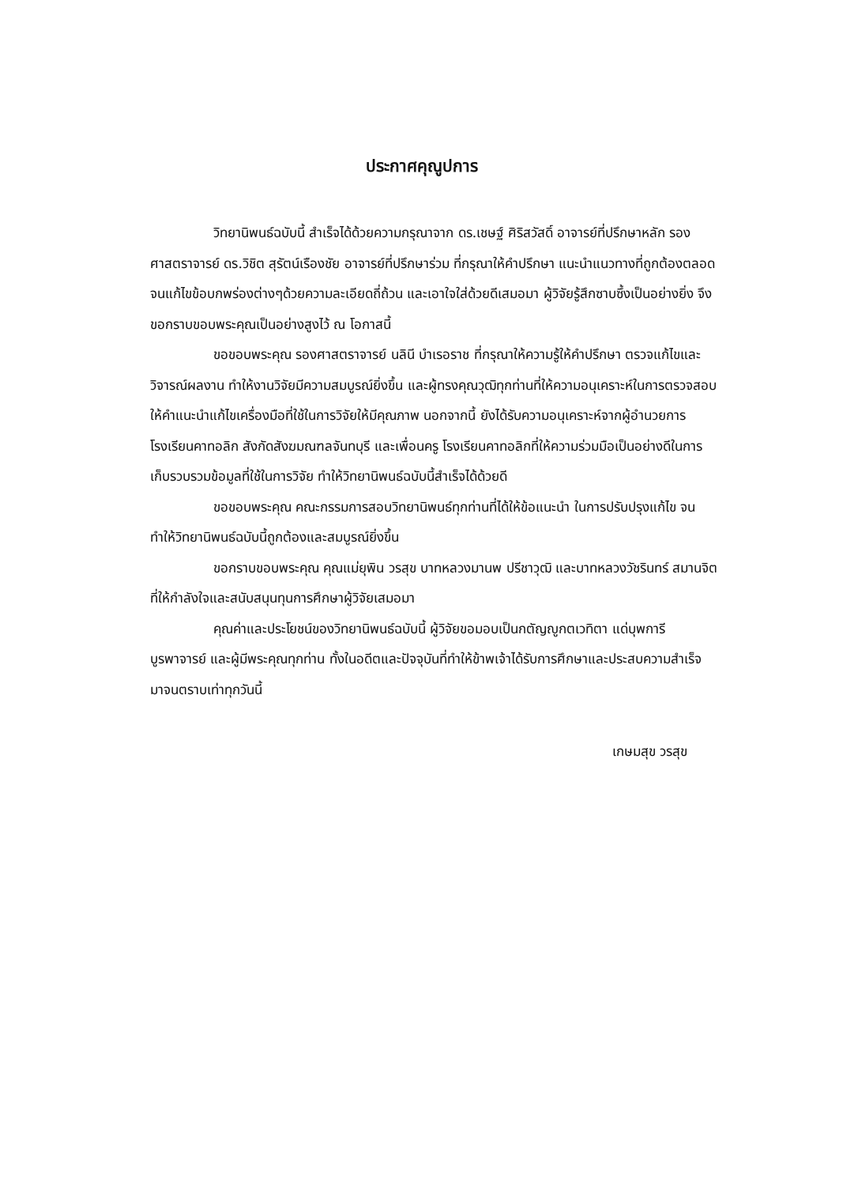ประกาศคุณูปการ
วิทยานิพนธ์ฉบับนี้ สำเร็จได้ด้วยความกรุณาจาก ดร.เชษฐ์ ศิริสวัสดิ์ อาจารย์ที่ปรึกษาหลัก รองศาสตราจารย์ ดร.วิชิต สุรัตน์เรืองชัย อาจารย์ที่ปรึกษาร่วม ที่กรุณาให้คำปรึกษา แนะนำแนวทางที่ถูกต้องตลอดจนแก้ไขข้อบกพร่องต่างๆด้วยความละเอียดถี่ถ้วน และเอาใจใส่ด้วยดีเสมอมา ผู้วิจัยรู้สึกซาบซึ้งเป็นอย่างยิ่ง จึงขอกราบขอบพระคุณเป็นอย่างสูงไว้ ณ โอกาสนี้
ขอขอบพระคุณ รองศาสตราจารย์ นลินี บำเรอราช ที่กรุณาให้ความรู้ให้คำปรึกษา ตรวจแก้ไขและวิจารณ์ผลงาน ทำให้งานวิจัยมีความสมบูรณ์ยิ่งขึ้น และผู้ทรงคุณวุฒิทุกท่านที่ให้ความอนุเคราะห์ในการตรวจสอบ ให้คำแนะนำแก้ไขเครื่องมือที่ใช้ในการวิจัยให้มีคุณภาพ นอกจากนี้ ยังได้รับความอนุเคราะห์จากผู้อำนวยการ โรงเรียนคาทอลิก สังกัดสังฆมณฑลจันทบุรี และเพื่อนครู โรงเรียนคาทอลิกที่ให้ความร่วมมือเป็นอย่างดีในการเก็บรวบรวมข้อมูลที่ใช้ในการวิจัย ทำให้วิทยานิพนธ์ฉบับนี้สำเร็จได้ด้วยดี
ขอขอบพระคุณ คณะกรรมการสอบวิทยานิพนธ์ทุกท่านที่ได้ให้ข้อแนะนำ ในการปรับปรุงแก้ไข จนทำให้วิทยานิพนธ์ฉบับนี้ถูกต้องและสมบูรณ์ยิ่งขึ้น
ขอกราบขอบพระคุณ คุณแม่ยุพิน วรสุข บาทหลวงมานพ ปรีชาวุฒิ และบาทหลวงวัชรินทร์ สมานจิต ที่ให้กำลังใจและสนับสนุนทุนการศึกษาผู้วิจัยเสมอมา
คุณค่าและประโยชน์ของวิทยานิพนธ์ฉบับนี้ ผู้วิจัยขอมอบเป็นกตัญญูกตเวทิตา แด่บุพการี บูรพาจารย์ และผู้มีพระคุณทุกท่าน ทั้งในอดีตและปัจจุบันที่ทำให้ข้าพเจ้าได้รับการศึกษาและประสบความสำเร็จ มาจนตราบเท่าทุกวันนี้
เกษมสุข วรสุข